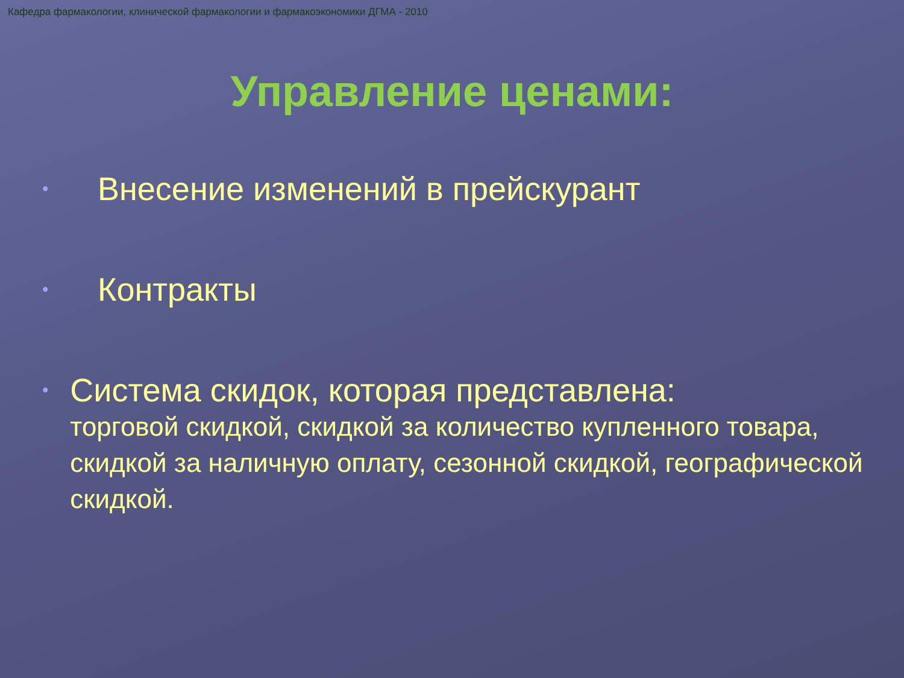Кафедра фармакологии, клинической фармакологии и фармакоэкономики ДГМА - 2010
Управление ценами:
• Внесение изменений в прейскурант
• Контракты
• Система скидок, которая представлена:
торговой скидкой, скидкой за количество купленного товара, скидкой за наличную оплату, сезонной скидкой, географической скидкой.